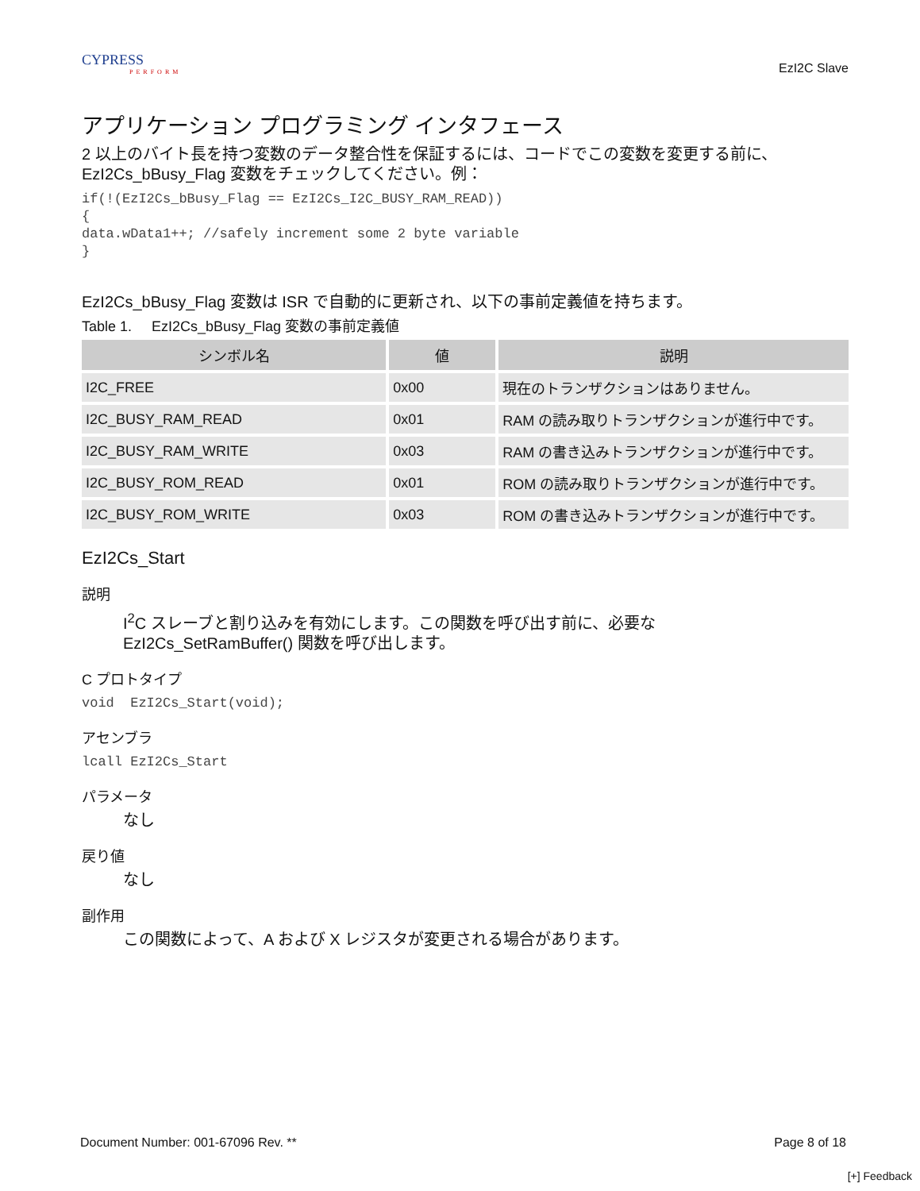CYPRESS
PERFORM
EzI2C Slave
アプリケーション プログラミング インタフェース
2 以上のバイト長を持つ変数のデータ整合性を保証するには、コードでこの変数を変更する前に、EzI2Cs_bBusy_Flag 変数をチェックしてください。例：
if(!(EzI2Cs_bBusy_Flag == EzI2Cs_I2C_BUSY_RAM_READ))
{
data.wData1++; //safely increment some 2 byte variable
}
EzI2Cs_bBusy_Flag 変数は ISR で自動的に更新され、以下の事前定義値を持ちます。
Table 1. EzI2Cs_bBusy_Flag 変数の事前定義値
| シンボル名 | 値 | 説明 |
| --- | --- | --- |
| I2C_FREE | 0x00 | 現在のトランザクションはありません。 |
| I2C_BUSY_RAM_READ | 0x01 | RAM の読み取りトランザクションが進行中です。 |
| I2C_BUSY_RAM_WRITE | 0x03 | RAM の書き込みトランザクションが進行中です。 |
| I2C_BUSY_ROM_READ | 0x01 | ROM の読み取りトランザクションが進行中です。 |
| I2C_BUSY_ROM_WRITE | 0x03 | ROM の書き込みトランザクションが進行中です。 |
EzI2Cs_Start
説明
I<sup>2</sup>C スレーブと割り込みを有効にします。この関数を呼び出す前に、必要な
EzI2Cs_SetRamBuffer() 関数を呼び出します。
C プロトタイプ
void  EzI2Cs_Start(void);
アセンブラ
lcall EzI2Cs_Start
パラメータ
なし
戻り値
なし
副作用
この関数によって、A および X レジスタが変更される場合があります。
Document Number: 001-67096 Rev. ** Page 8 of 18
[+] Feedback